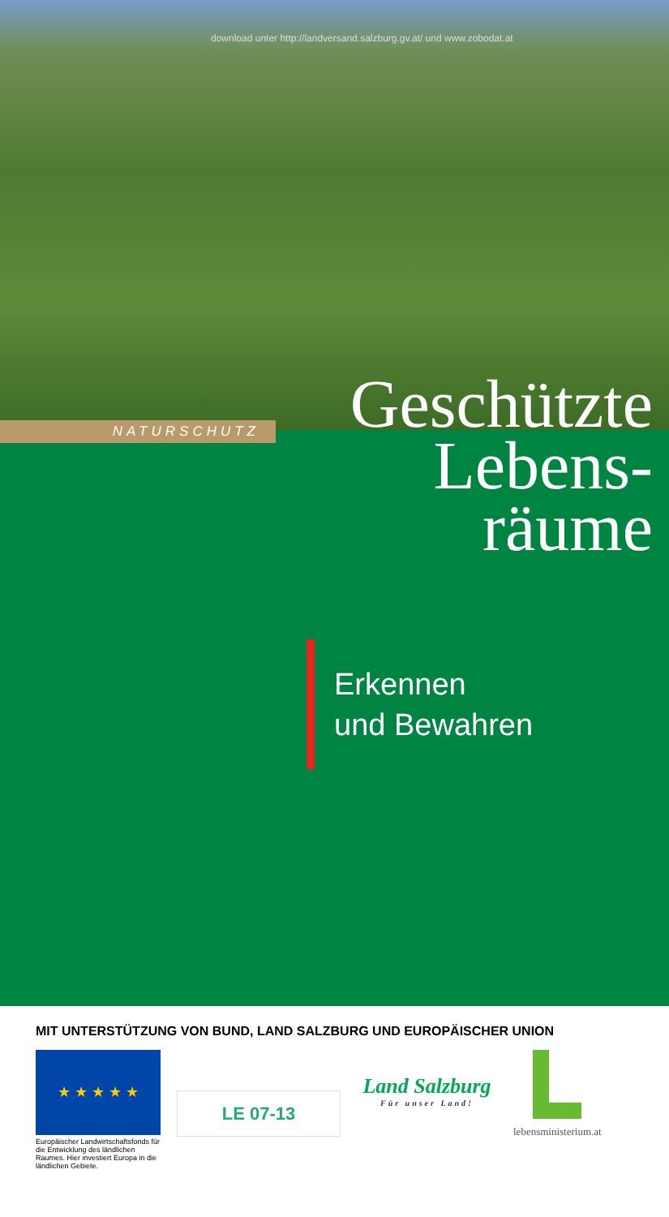download unter http://landversand.salzburg.gv.at/ und www.zobodat.at
NATURSCHUTZ
Geschützte
Lebens-
räume
Erkennen
und Bewahren
MIT UNTERSTÜTZUNG VON BUND, LAND SALZBURG UND EUROPÄISCHER UNION
★ ★ ★ ★ ★
Europäischer Landwirtschaftsfonds für die Entwicklung des ländlichen Raumes. Hier investiert Europa in die ländlichen Gebiete.
LE 07-13
Land Salzburg
Für unser Land!
lebensministerium.at